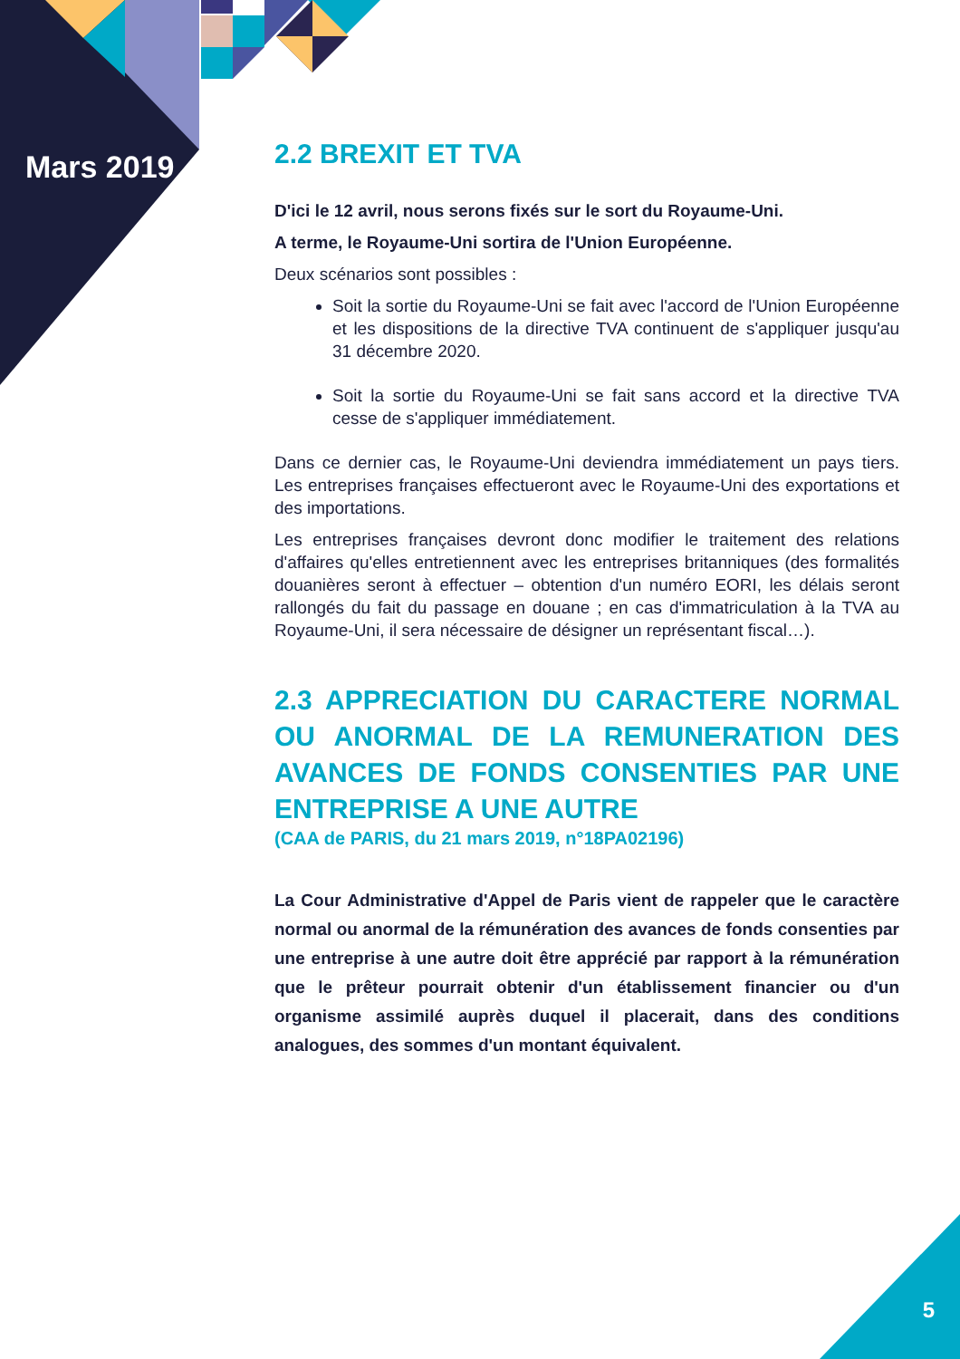Mars 2019
2.2 BREXIT ET TVA
D'ici le 12 avril, nous serons fixés sur le sort du Royaume-Uni.
A terme, le Royaume-Uni sortira de l'Union Européenne.
Deux scénarios sont possibles :
Soit la sortie du Royaume-Uni se fait avec l'accord de l'Union Européenne et les dispositions de la directive TVA continuent de s'appliquer jusqu'au 31 décembre 2020.
Soit la sortie du Royaume-Uni se fait sans accord et la directive TVA cesse de s'appliquer immédiatement.
Dans ce dernier cas, le Royaume-Uni deviendra immédiatement un pays tiers. Les entreprises françaises effectueront avec le Royaume-Uni des exportations et des importations.
Les entreprises françaises devront donc modifier le traitement des relations d'affaires qu'elles entretiennent avec les entreprises britanniques (des formalités douanières seront à effectuer – obtention d'un numéro EORI, les délais seront rallongés du fait du passage en douane ; en cas d'immatriculation à la TVA au Royaume-Uni, il sera nécessaire de désigner un représentant fiscal…).
2.3 APPRECIATION DU CARACTERE NORMAL OU ANORMAL DE LA REMUNERATION DES AVANCES DE FONDS CONSENTIES PAR UNE ENTREPRISE A UNE AUTRE
(CAA de PARIS, du 21 mars 2019, n°18PA02196)
La Cour Administrative d'Appel de Paris vient de rappeler que le caractère normal ou anormal de la rémunération des avances de fonds consenties par une entreprise à une autre doit être apprécié par rapport à la rémunération que le prêteur pourrait obtenir d'un établissement financier ou d'un organisme assimilé auprès duquel il placerait, dans des conditions analogues, des sommes d'un montant équivalent.
5